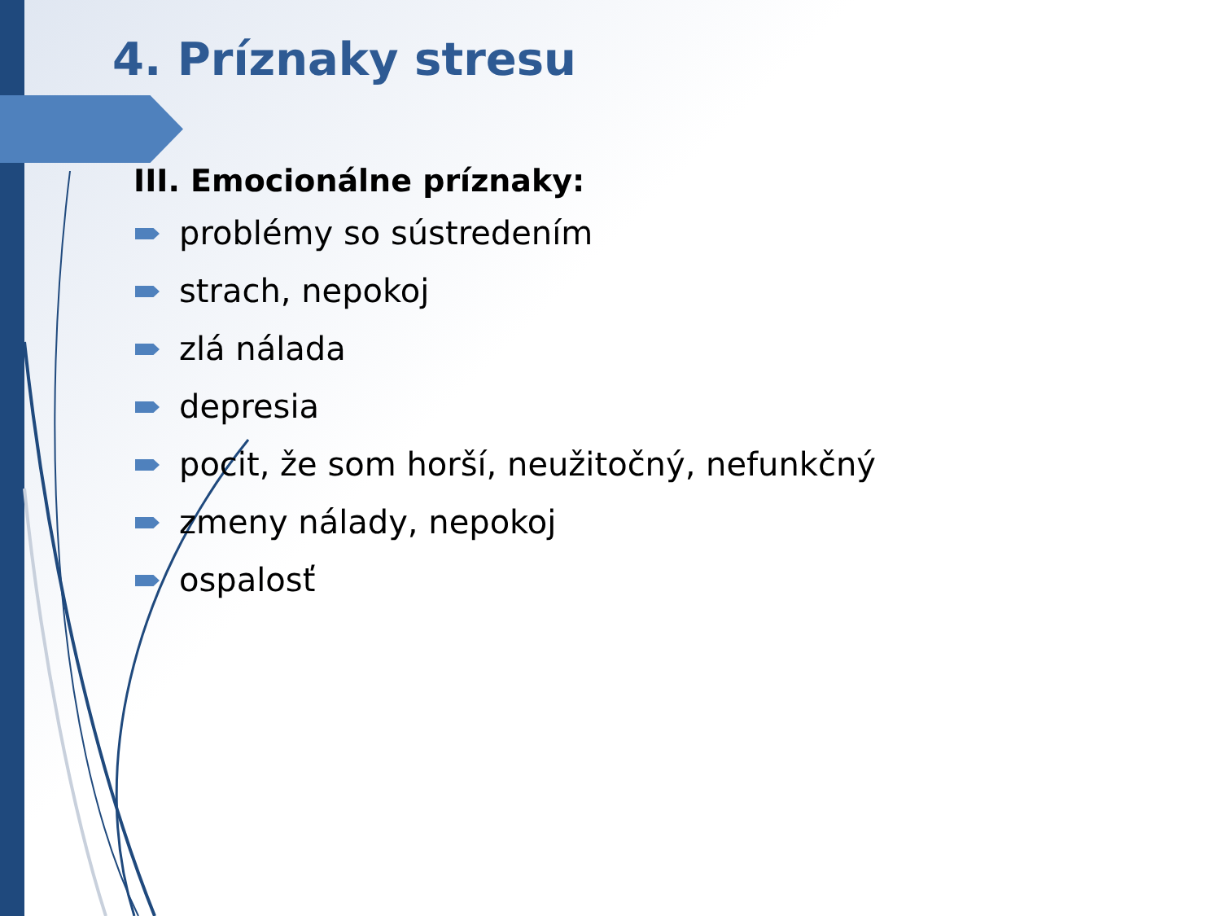4. Príznaky stresu
III. Emocionálne príznaky:
problémy so sústredením
strach, nepokoj
zlá nálada
depresia
pocit, že som horší, neužitočný, nefunkčný
zmeny nálady, nepokoj
ospalosť